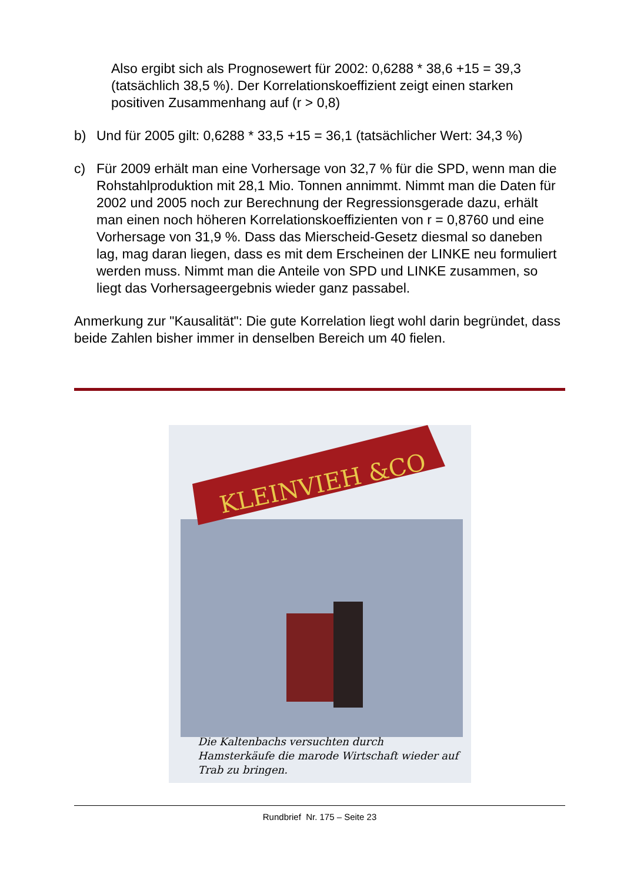Also ergibt sich als Prognosewert für 2002: 0,6288 * 38,6 +15 = 39,3 (tatsächlich 38,5 %). Der Korrelationskoeffizient zeigt einen starken positiven Zusammenhang auf (r > 0,8)
b) Und für 2005 gilt: 0,6288 * 33,5 +15 = 36,1 (tatsächlicher Wert: 34,3 %)
c) Für 2009 erhält man eine Vorhersage von 32,7 % für die SPD, wenn man die Rohstahlproduktion mit 28,1 Mio. Tonnen annimmt. Nimmt man die Daten für 2002 und 2005 noch zur Berechnung der Regressionsgerade dazu, erhält man einen noch höheren Korrelationskoeffizienten von r = 0,8760 und eine Vorhersage von 31,9 %. Dass das Mierscheid-Gesetz diesmal so daneben lag, mag daran liegen, dass es mit dem Erscheinen der LINKE neu formuliert werden muss. Nimmt man die Anteile von SPD und LINKE zusammen, so liegt das Vorhersageergebnis wieder ganz passabel.
Anmerkung zur "Kausalität": Die gute Korrelation liegt wohl darin begründet, dass beide Zahlen bisher immer in denselben Bereich um 40 fielen.
KLEINVIEH &CO
Die Kaltenbachs versuchten durch Hamsterkäufe die marode Wirtschaft wieder auf Trab zu bringen.
Rundbrief Nr. 175 – Seite 23